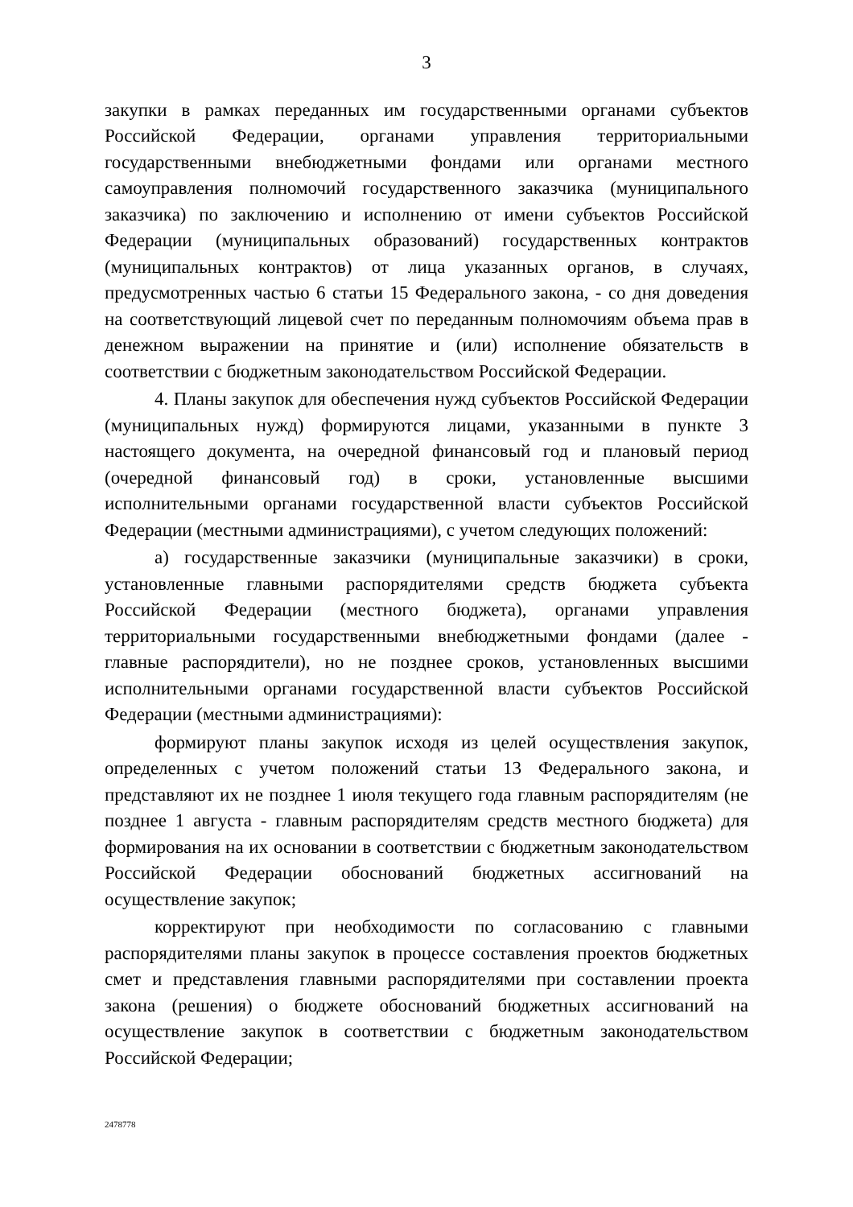3
закупки в рамках переданных им государственными органами субъектов Российской Федерации, органами управления территориальными государственными внебюджетными фондами или органами местного самоуправления полномочий государственного заказчика (муниципального заказчика) по заключению и исполнению от имени субъектов Российской Федерации (муниципальных образований) государственных контрактов (муниципальных контрактов) от лица указанных органов, в случаях, предусмотренных частью 6 статьи 15 Федерального закона, - со дня доведения на соответствующий лицевой счет по переданным полномочиям объема прав в денежном выражении на принятие и (или) исполнение обязательств в соответствии с бюджетным законодательством Российской Федерации.
4. Планы закупок для обеспечения нужд субъектов Российской Федерации (муниципальных нужд) формируются лицами, указанными в пункте 3 настоящего документа, на очередной финансовый год и плановый период (очередной финансовый год) в сроки, установленные высшими исполнительными органами государственной власти субъектов Российской Федерации (местными администрациями), с учетом следующих положений:
а) государственные заказчики (муниципальные заказчики) в сроки, установленные главными распорядителями средств бюджета субъекта Российской Федерации (местного бюджета), органами управления территориальными государственными внебюджетными фондами (далее - главные распорядители), но не позднее сроков, установленных высшими исполнительными органами государственной власти субъектов Российской Федерации (местными администрациями):
формируют планы закупок исходя из целей осуществления закупок, определенных с учетом положений статьи 13 Федерального закона, и представляют их не позднее 1 июля текущего года главным распорядителям (не позднее 1 августа - главным распорядителям средств местного бюджета) для формирования на их основании в соответствии с бюджетным законодательством Российской Федерации обоснований бюджетных ассигнований на осуществление закупок;
корректируют при необходимости по согласованию с главными распорядителями планы закупок в процессе составления проектов бюджетных смет и представления главными распорядителями при составлении проекта закона (решения) о бюджете обоснований бюджетных ассигнований на осуществление закупок в соответствии с бюджетным законодательством Российской Федерации;
2478778